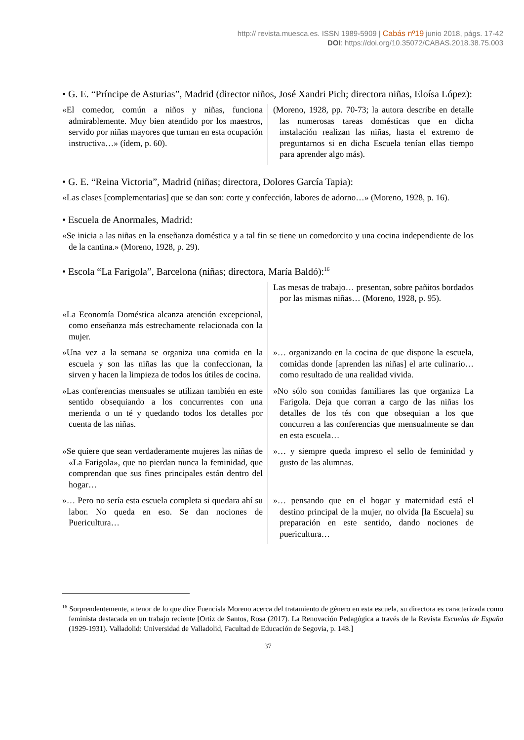http:// revista.muesca.es. ISSN 1989-5909 | Cabás nº19 junio 2018, págs. 17-42
DOI: https://doi.org/10.35072/CABAS.2018.38.75.003
• G. E. “Príncipe de Asturias”, Madrid (director niños, José Xandri Pich; directora niñas, Eloísa López):
| «El comedor, común a niños y niñas, funciona admirablemente. Muy bien atendido por los maestros, servido por niñas mayores que turnan en esta ocupación instructiva…» (ídem, p. 60). | (Moreno, 1928, pp. 70-73; la autora describe en detalle las numerosas tareas domésticas que en dicha instalación realizan las niñas, hasta el extremo de preguntarnos si en dicha Escuela tenían ellas tiempo para aprender algo más). |
• G. E. “Reina Victoria”, Madrid (niñas; directora, Dolores García Tapia):
«Las clases [complementarias] que se dan son: corte y confección, labores de adorno…» (Moreno, 1928, p. 16).
• Escuela de Anormales, Madrid:
«Se inicia a las niñas en la enseñanza doméstica y a tal fin se tiene un comedorcito y una cocina independiente de los de la cantina.» (Moreno, 1928, p. 29).
• Escola “La Farigola”, Barcelona (niñas; directora, María Baldó):<sup>16</sup>
| | Las mesas de trabajo… presentan, sobre pañitos bordados por las mismas niñas… (Moreno, 1928, p. 95). |
| «La Economía Doméstica alcanza atención excepcional, como enseñanza más estrechamente relacionada con la mujer. | |
| »Una vez a la semana se organiza una comida en la escuela y son las niñas las que la confeccionan, la sirven y hacen la limpieza de todos los útiles de cocina. | »… organizando en la cocina de que dispone la escuela, comidas donde [aprenden las niñas] el arte culinario… como resultado de una realidad vivida. |
| »Las conferencias mensuales se utilizan también en este sentido obsequiando a los concurrentes con una merienda o un té y quedando todos los detalles por cuenta de las niñas. | »No sólo son comidas familiares las que organiza La Farigola. Deja que corran a cargo de las niñas los detalles de los tés con que obsequian a los que concurren a las conferencias que mensualmente se dan en esta escuela… |
| »Se quiere que sean verdaderamente mujeres las niñas de «La Farigola», que no pierdan nunca la feminidad, que comprendan que sus fines principales están dentro del hogar… | »… y siempre queda impreso el sello de feminidad y gusto de las alumnas. |
| »… Pero no sería esta escuela completa si quedara ahí su labor. No queda en eso. Se dan nociones de Puericultura… | »… pensando que en el hogar y maternidad está el destino principal de la mujer, no olvida [la Escuela] su preparación en este sentido, dando nociones de puericultura… |
<sup>16</sup> Sorprendentemente, a tenor de lo que dice Fuencisla Moreno acerca del tratamiento de género en esta escuela, su directora es caracterizada como feminista destacada en un trabajo reciente [Ortiz de Santos, Rosa (2017). La Renovación Pedagógica a través de la Revista Escuelas de España (1929-1931). Valladolid: Universidad de Valladolid, Facultad de Educación de Segovia, p. 148.]
37